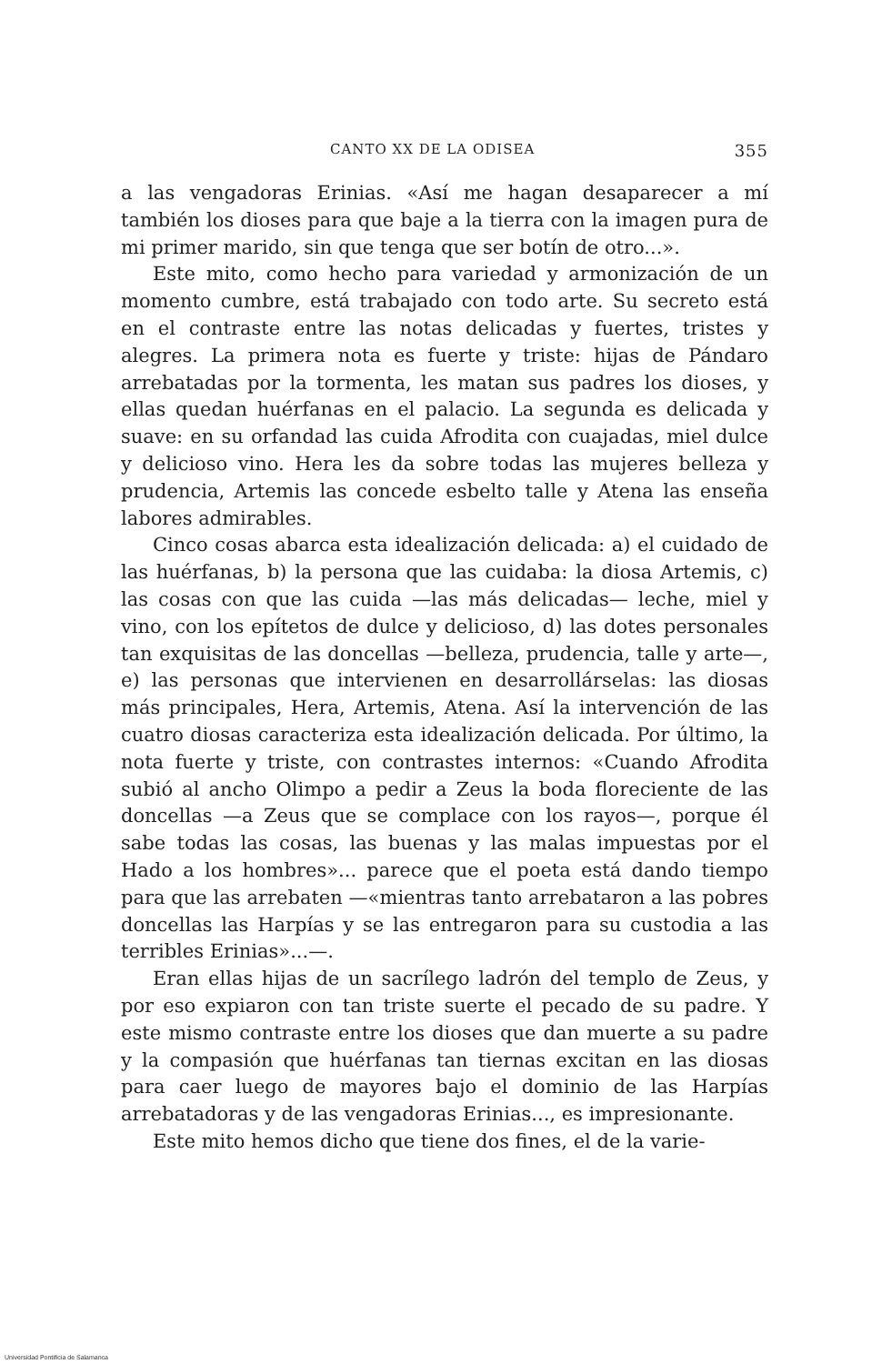CANTO XX DE LA ODISEA 355
a las vengadoras Erinias. «Así me hagan desaparecer a mí también los dioses para que baje a la tierra con la imagen pura de mi primer marido, sin que tenga que ser botín de otro...».
Este mito, como hecho para variedad y armonización de un momento cumbre, está trabajado con todo arte. Su secreto está en el contraste entre las notas delicadas y fuertes, tristes y alegres. La primera nota es fuerte y triste: hijas de Pándaro arrebatadas por la tormenta, les matan sus padres los dioses, y ellas quedan huérfanas en el palacio. La segunda es delicada y suave: en su orfandad las cuida Afrodita con cuajadas, miel dulce y delicioso vino. Hera les da sobre todas las mujeres belleza y prudencia, Artemis las concede esbelto talle y Atena las enseña labores admirables.
Cinco cosas abarca esta idealización delicada: a) el cuidado de las huérfanas, b) la persona que las cuidaba: la diosa Artemis, c) las cosas con que las cuida —las más delicadas— leche, miel y vino, con los epítetos de dulce y delicioso, d) las dotes personales tan exquisitas de las doncellas —belleza, prudencia, talle y arte—, e) las personas que intervienen en desarrollárselas: las diosas más principales, Hera, Artemis, Atena. Así la intervención de las cuatro diosas caracteriza esta idealización delicada. Por último, la nota fuerte y triste, con contrastes internos: «Cuando Afrodita subió al ancho Olimpo a pedir a Zeus la boda floreciente de las doncellas —a Zeus que se complace con los rayos—, porque él sabe todas las cosas, las buenas y las malas impuestas por el Hado a los hombres»... parece que el poeta está dando tiempo para que las arrebaten —«mientras tanto arrebataron a las pobres doncellas las Harpías y se las entregaron para su custodia a las terribles Erinias»...—.
Eran ellas hijas de un sacrílego ladrón del templo de Zeus, y por eso expiaron con tan triste suerte el pecado de su padre. Y este mismo contraste entre los dioses que dan muerte a su padre y la compasión que huérfanas tan tiernas excitan en las diosas para caer luego de mayores bajo el dominio de las Harpías arrebatadoras y de las vengadoras Erinias..., es impresionante.
Este mito hemos dicho que tiene dos fines, el de la varie-
Universidad Pontificia de Salamanca